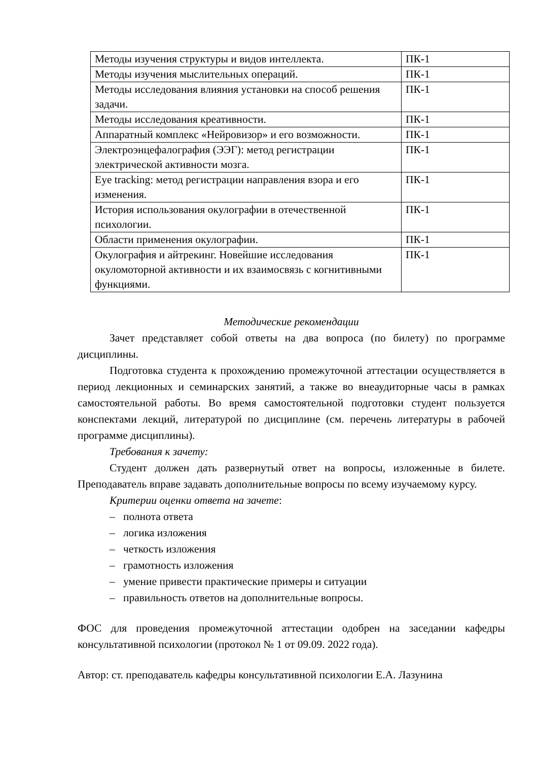| Методы изучения структуры и видов интеллекта. | ПК-1 |
| Методы изучения мыслительных операций. | ПК-1 |
| Методы исследования влияния установки на способ решения задачи. | ПК-1 |
| Методы исследования креативности. | ПК-1 |
| Аппаратный комплекс «Нейровизор» и его возможности. | ПК-1 |
| Электроэнцефалография (ЭЭГ): метод регистрации электрической активности мозга. | ПК-1 |
| Eye tracking: метод регистрации направления взора и его изменения. | ПК-1 |
| История использования окулографии в отечественной психологии. | ПК-1 |
| Области применения окулографии. | ПК-1 |
| Окулография и айтрекинг. Новейшие исследования окуломоторной активности и их взаимосвязь с когнитивными функциями. | ПК-1 |
Методические рекомендации
Зачет представляет собой ответы на два вопроса (по билету) по программе дисциплины.
Подготовка студента к прохождению промежуточной аттестации осуществляется в период лекционных и семинарских занятий, а также во внеаудиторные часы в рамках самостоятельной работы. Во время самостоятельной подготовки студент пользуется конспектами лекций, литературой по дисциплине (см. перечень литературы в рабочей программе дисциплины).
Требования к зачету:
Студент должен дать развернутый ответ на вопросы, изложенные в билете. Преподаватель вправе задавать дополнительные вопросы по всему изучаемому курсу.
Критерии оценки ответа на зачете:
– полнота ответа
– логика изложения
– четкость изложения
– грамотность изложения
– умение привести практические примеры и ситуации
– правильность ответов на дополнительные вопросы.
ФОС для проведения промежуточной аттестации одобрен на заседании кафедры консультативной психологии (протокол № 1 от 09.09. 2022 года).
Автор: ст. преподаватель кафедры консультативной психологии Е.А. Лазунина